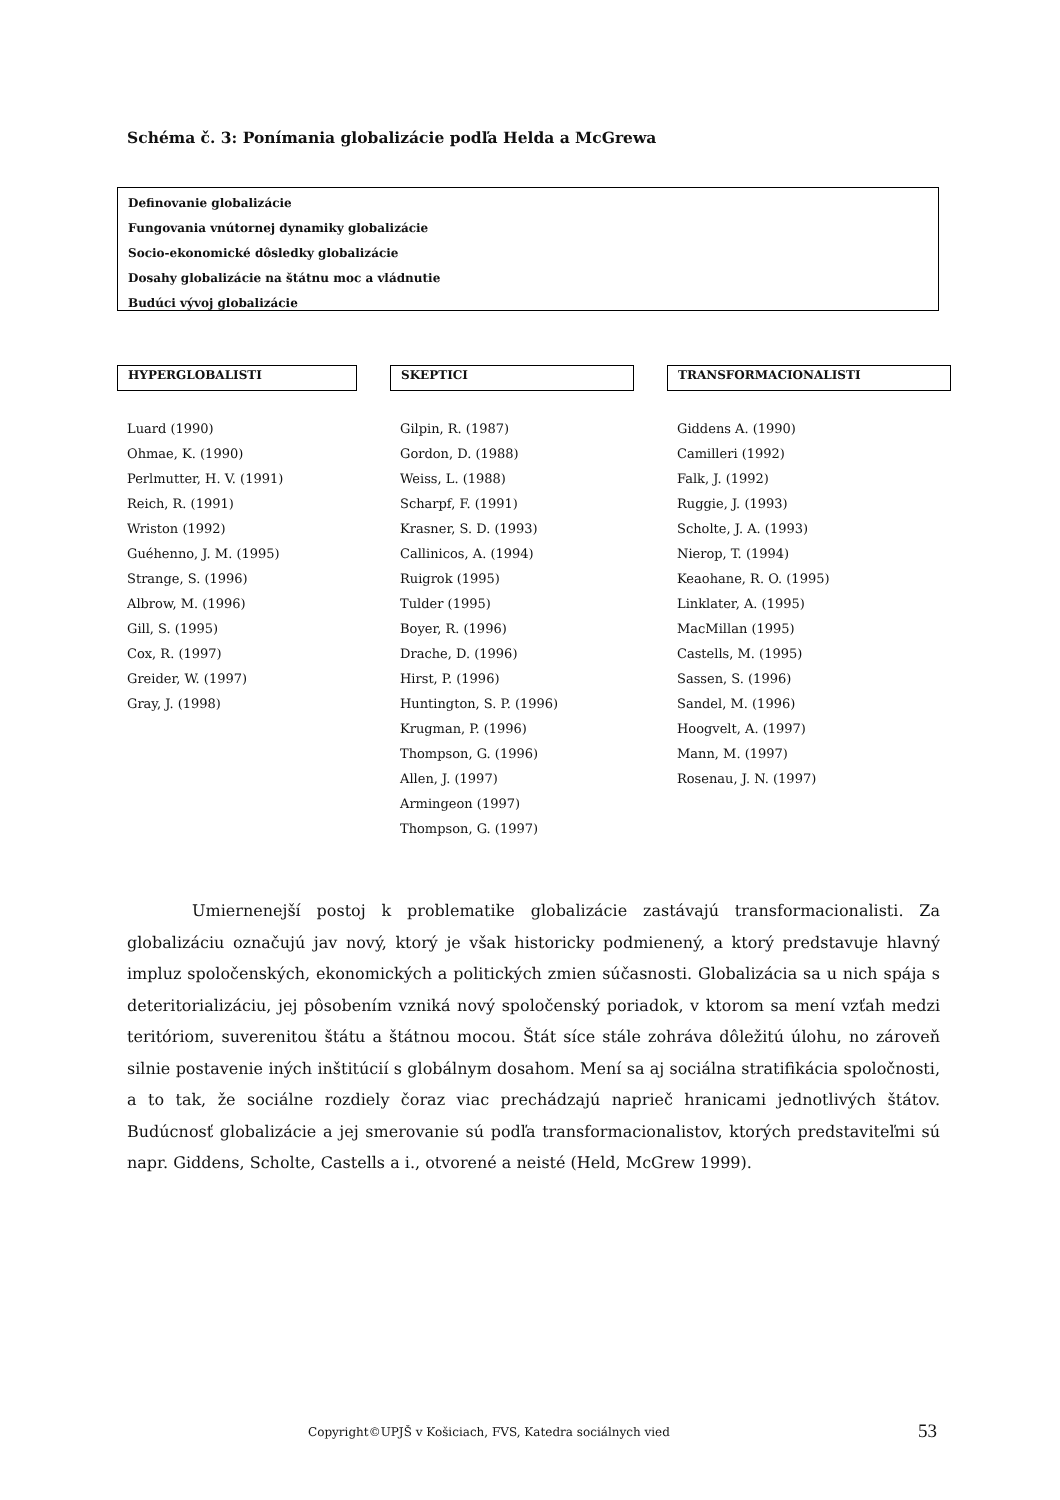Schéma č. 3: Ponímania globalizácie podľa Helda a McGrewa
Definovanie globalizácie
Fungovania vnútornej dynamiky globalizácie
Socio-ekonomické dôsledky globalizácie
Dosahy globalizácie na štátnu moc a vládnutie
Budúci vývoj globalizácie
HYPERGLOBALISTI SKEPTICI TRANSFORMACIONALISTI
Luard (1990)
Ohmae, K. (1990)
Perlmutter, H. V. (1991)
Reich, R. (1991)
Wriston (1992)
Guéhenno, J. M. (1995)
Strange, S. (1996)
Albrow, M. (1996)
Gill, S. (1995)
Cox, R. (1997)
Greider, W. (1997)
Gray, J. (1998)
Gilpin, R. (1987)
Gordon, D. (1988)
Weiss, L. (1988)
Scharpf, F. (1991)
Krasner, S. D. (1993)
Callinicos, A. (1994)
Ruigrok (1995)
Tulder (1995)
Boyer, R. (1996)
Drache, D. (1996)
Hirst, P. (1996)
Huntington, S. P. (1996)
Krugman, P. (1996)
Thompson, G. (1996)
Allen, J. (1997)
Armingeon (1997)
Thompson, G. (1997)
Giddens A. (1990)
Camilleri (1992)
Falk, J. (1992)
Ruggie, J. (1993)
Scholte, J. A. (1993)
Nierop, T. (1994)
Keaohane, R. O. (1995)
Linklater, A. (1995)
MacMillan (1995)
Castells, M. (1995)
Sassen, S. (1996)
Sandel, M. (1996)
Hoogvelt, A. (1997)
Mann, M. (1997)
Rosenau, J. N. (1997)
Umiernenejší postoj k problematike globalizácie zastávajú transformacionalisti. Za globalizáciu označujú jav nový, ktorý je však historicky podmienený, a ktorý predstavuje hlavný impluz spoločenských, ekonomických a politických zmien súčasnosti. Globalizácia sa u nich spája s deteritorializáciu, jej pôsobením vzniká nový spoločenský poriadok, v ktorom sa mení vzťah medzi teritóriom, suverenitou štátu a štátnou mocou. Štát síce stále zohráva dôležitú úlohu, no zároveň silnie postavenie iných inštitúcií s globálnym dosahom. Mení sa aj sociálna stratifikácia spoločnosti, a to tak, že sociálne rozdiely čoraz viac prechádzajú naprieč hranicami jednotlivých štátov. Budúcnosť globalizácie a jej smerovanie sú podľa transformacionalistov, ktorých predstaviteľmi sú napr. Giddens, Scholte, Castells a i., otvorené a neisté (Held, McGrew 1999).
Copyright©UPJŠ v Košiciach, FVS, Katedra sociálnych vied
53